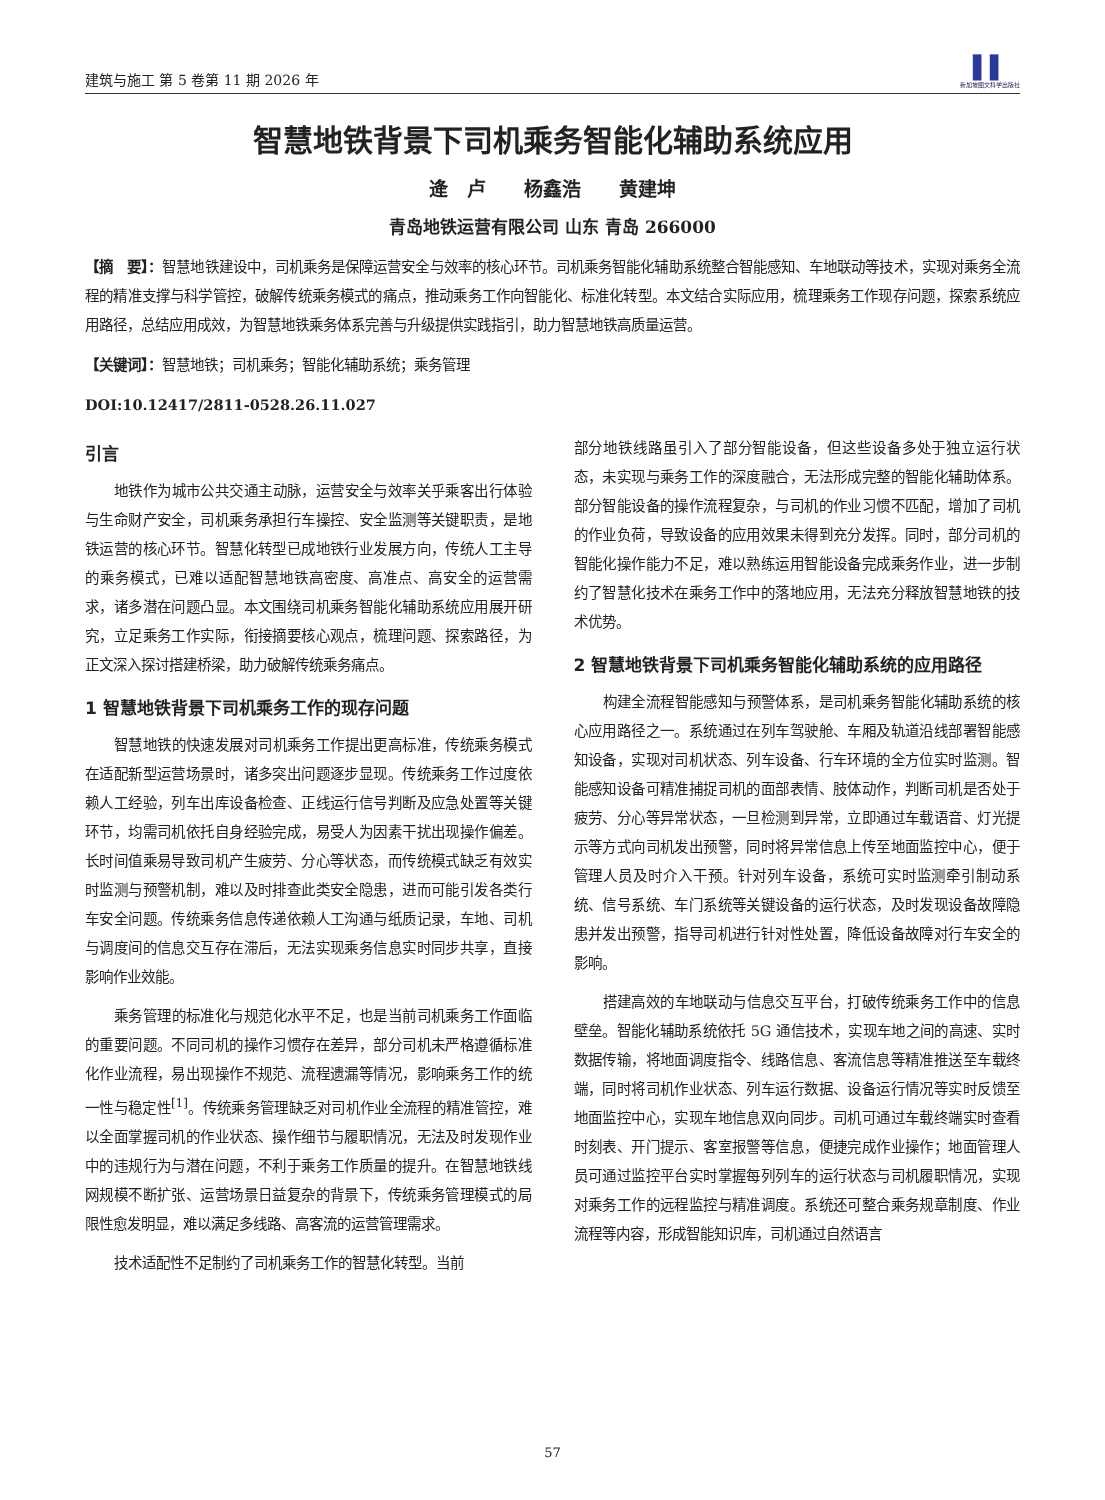建筑与施工 第 5 卷第 11 期 2026 年
▌▌
新加坡图文科学出版社
智慧地铁背景下司机乘务智能化辅助系统应用
逄　卢　　杨鑫浩　　黄建坤
青岛地铁运营有限公司 山东 青岛 266000
【摘　要】：智慧地铁建设中，司机乘务是保障运营安全与效率的核心环节。司机乘务智能化辅助系统整合智能感知、车地联动等技术，实现对乘务全流程的精准支撑与科学管控，破解传统乘务模式的痛点，推动乘务工作向智能化、标准化转型。本文结合实际应用，梳理乘务工作现存问题，探索系统应用路径，总结应用成效，为智慧地铁乘务体系完善与升级提供实践指引，助力智慧地铁高质量运营。
【关键词】：智慧地铁；司机乘务；智能化辅助系统；乘务管理
DOI:10.12417/2811-0528.26.11.027
引言
地铁作为城市公共交通主动脉，运营安全与效率关乎乘客出行体验与生命财产安全，司机乘务承担行车操控、安全监测等关键职责，是地铁运营的核心环节。智慧化转型已成地铁行业发展方向，传统人工主导的乘务模式，已难以适配智慧地铁高密度、高准点、高安全的运营需求，诸多潜在问题凸显。本文围绕司机乘务智能化辅助系统应用展开研究，立足乘务工作实际，衔接摘要核心观点，梳理问题、探索路径，为正文深入探讨搭建桥梁，助力破解传统乘务痛点。
1 智慧地铁背景下司机乘务工作的现存问题
智慧地铁的快速发展对司机乘务工作提出更高标准，传统乘务模式在适配新型运营场景时，诸多突出问题逐步显现。传统乘务工作过度依赖人工经验，列车出库设备检查、正线运行信号判断及应急处置等关键环节，均需司机依托自身经验完成，易受人为因素干扰出现操作偏差。长时间值乘易导致司机产生疲劳、分心等状态，而传统模式缺乏有效实时监测与预警机制，难以及时排查此类安全隐患，进而可能引发各类行车安全问题。传统乘务信息传递依赖人工沟通与纸质记录，车地、司机与调度间的信息交互存在滞后，无法实现乘务信息实时同步共享，直接影响作业效能。
乘务管理的标准化与规范化水平不足，也是当前司机乘务工作面临的重要问题。不同司机的操作习惯存在差异，部分司机未严格遵循标准化作业流程，易出现操作不规范、流程遗漏等情况，影响乘务工作的统一性与稳定性<sup>[1]</sup>。传统乘务管理缺乏对司机作业全流程的精准管控，难以全面掌握司机的作业状态、操作细节与履职情况，无法及时发现作业中的违规行为与潜在问题，不利于乘务工作质量的提升。在智慧地铁线网规模不断扩张、运营场景日益复杂的背景下，传统乘务管理模式的局限性愈发明显，难以满足多线路、高客流的运营管理需求。
技术适配性不足制约了司机乘务工作的智慧化转型。当前
部分地铁线路虽引入了部分智能设备，但这些设备多处于独立运行状态，未实现与乘务工作的深度融合，无法形成完整的智能化辅助体系。部分智能设备的操作流程复杂，与司机的作业习惯不匹配，增加了司机的作业负荷，导致设备的应用效果未得到充分发挥。同时，部分司机的智能化操作能力不足，难以熟练运用智能设备完成乘务作业，进一步制约了智慧化技术在乘务工作中的落地应用，无法充分释放智慧地铁的技术优势。
2 智慧地铁背景下司机乘务智能化辅助系统的应用路径
构建全流程智能感知与预警体系，是司机乘务智能化辅助系统的核心应用路径之一。系统通过在列车驾驶舱、车厢及轨道沿线部署智能感知设备，实现对司机状态、列车设备、行车环境的全方位实时监测。智能感知设备可精准捕捉司机的面部表情、肢体动作，判断司机是否处于疲劳、分心等异常状态，一旦检测到异常，立即通过车载语音、灯光提示等方式向司机发出预警，同时将异常信息上传至地面监控中心，便于管理人员及时介入干预。针对列车设备，系统可实时监测牵引制动系统、信号系统、车门系统等关键设备的运行状态，及时发现设备故障隐患并发出预警，指导司机进行针对性处置，降低设备故障对行车安全的影响。
搭建高效的车地联动与信息交互平台，打破传统乘务工作中的信息壁垒。智能化辅助系统依托 5G 通信技术，实现车地之间的高速、实时数据传输，将地面调度指令、线路信息、客流信息等精准推送至车载终端，同时将司机作业状态、列车运行数据、设备运行情况等实时反馈至地面监控中心，实现车地信息双向同步。司机可通过车载终端实时查看时刻表、开门提示、客室报警等信息，便捷完成作业操作；地面管理人员可通过监控平台实时掌握每列列车的运行状态与司机履职情况，实现对乘务工作的远程监控与精准调度。系统还可整合乘务规章制度、作业流程等内容，形成智能知识库，司机通过自然语言
57